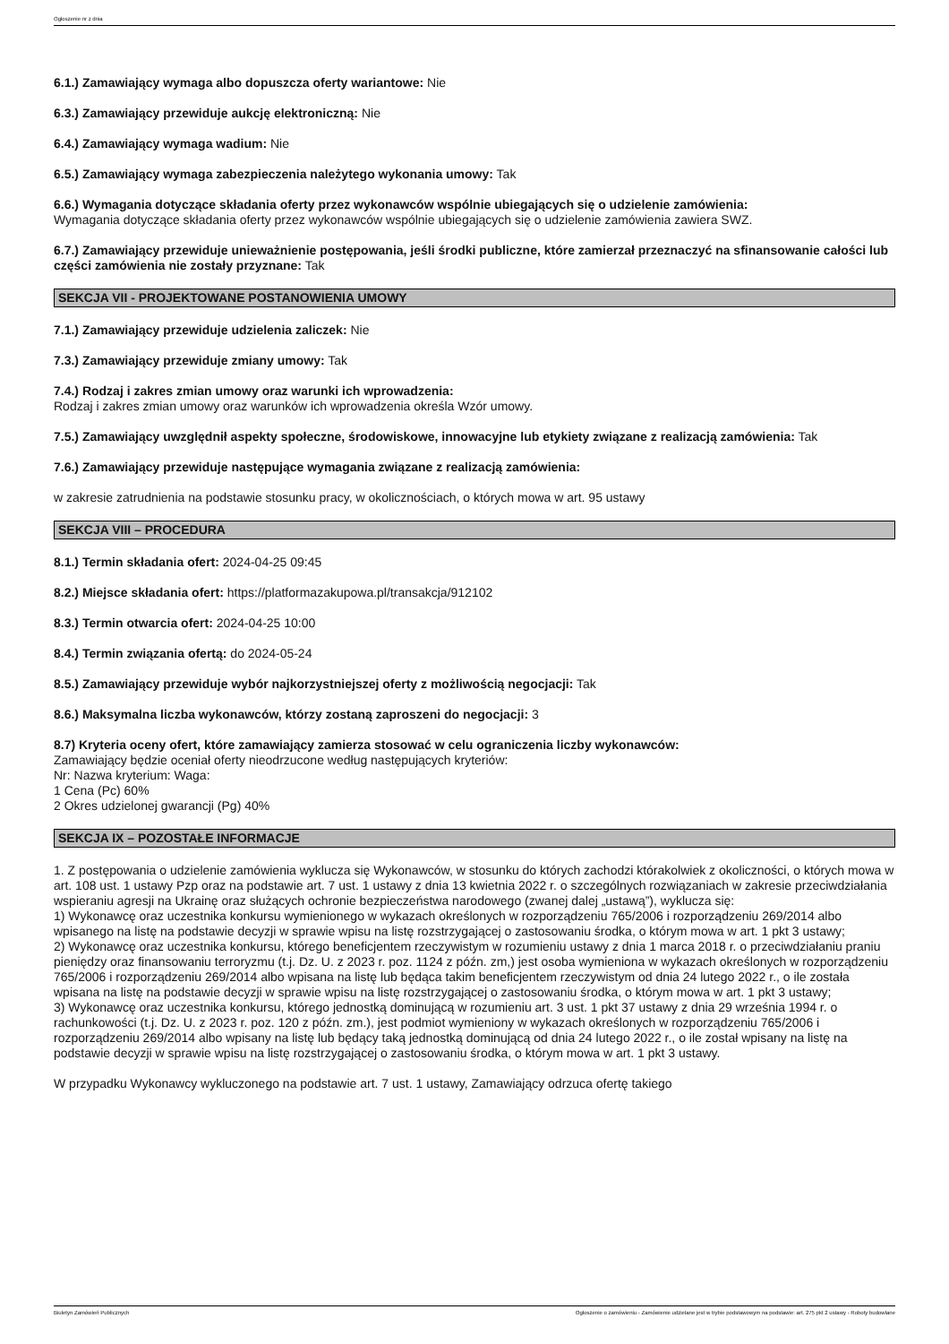Ogłoszenie nr z dnia
6.1.) Zamawiający wymaga albo dopuszcza oferty wariantowe: Nie
6.3.) Zamawiający przewiduje aukcję elektroniczną: Nie
6.4.) Zamawiający wymaga wadium: Nie
6.5.) Zamawiający wymaga zabezpieczenia należytego wykonania umowy: Tak
6.6.) Wymagania dotyczące składania oferty przez wykonawców wspólnie ubiegających się o udzielenie zamówienia:
Wymagania dotyczące składania oferty przez wykonawców wspólnie ubiegających się o udzielenie zamówienia zawiera SWZ.
6.7.) Zamawiający przewiduje unieważnienie postępowania, jeśli środki publiczne, które zamierzał przeznaczyć na sfinansowanie całości lub części zamówienia nie zostały przyznane: Tak
SEKCJA VII - PROJEKTOWANE POSTANOWIENIA UMOWY
7.1.) Zamawiający przewiduje udzielenia zaliczek: Nie
7.3.) Zamawiający przewiduje zmiany umowy: Tak
7.4.) Rodzaj i zakres zmian umowy oraz warunki ich wprowadzenia:
Rodzaj i zakres zmian umowy oraz warunków ich wprowadzenia określa Wzór umowy.
7.5.) Zamawiający uwzględnił aspekty społeczne, środowiskowe, innowacyjne lub etykiety związane z realizacją zamówienia: Tak
7.6.) Zamawiający przewiduje następujące wymagania związane z realizacją zamówienia:
w zakresie zatrudnienia na podstawie stosunku pracy, w okolicznościach, o których mowa w art. 95 ustawy
SEKCJA VIII – PROCEDURA
8.1.) Termin składania ofert: 2024-04-25 09:45
8.2.) Miejsce składania ofert: https://platformazakupowa.pl/transakcja/912102
8.3.) Termin otwarcia ofert: 2024-04-25 10:00
8.4.) Termin związania ofertą: do 2024-05-24
8.5.) Zamawiający przewiduje wybór najkorzystniejszej oferty z możliwością negocjacji: Tak
8.6.) Maksymalna liczba wykonawców, którzy zostaną zaproszeni do negocjacji: 3
8.7) Kryteria oceny ofert, które zamawiający zamierza stosować w celu ograniczenia liczby wykonawców:
Zamawiający będzie oceniał oferty nieodrzucone według następujących kryteriów:
Nr: Nazwa kryterium: Waga:
1 Cena (Pc) 60%
2 Okres udzielonej gwarancji (Pg) 40%
SEKCJA IX – POZOSTAŁE INFORMACJE
1. Z postępowania o udzielenie zamówienia wyklucza się Wykonawców, w stosunku do których zachodzi którakolwiek z okoliczności, o których mowa w art. 108 ust. 1 ustawy Pzp oraz na podstawie art. 7 ust. 1 ustawy z dnia 13 kwietnia 2022 r. o szczególnych rozwiązaniach w zakresie przeciwdziałania wspieraniu agresji na Ukrainę oraz służących ochronie bezpieczeństwa narodowego (zwanej dalej „ustawą”), wyklucza się:
1) Wykonawcę oraz uczestnika konkursu wymienionego w wykazach określonych w rozporządzeniu 765/2006 i rozporządzeniu 269/2014 albo wpisanego na listę na podstawie decyzji w sprawie wpisu na listę rozstrzygającej o zastosowaniu środka, o którym mowa w art. 1 pkt 3 ustawy;
2) Wykonawcę oraz uczestnika konkursu, którego beneficjentem rzeczywistym w rozumieniu ustawy z dnia 1 marca 2018 r. o przeciwdziałaniu praniu pieniędzy oraz finansowaniu terroryzmu (t.j. Dz. U. z 2023 r. poz. 1124 z późn. zm,) jest osoba wymieniona w wykazach określonych w rozporządzeniu 765/2006 i rozporządzeniu 269/2014 albo wpisana na listę lub będąca takim beneficjentem rzeczywistym od dnia 24 lutego 2022 r., o ile została wpisana na listę na podstawie decyzji w sprawie wpisu na listę rozstrzygającej o zastosowaniu środka, o którym mowa w art. 1 pkt 3 ustawy;
3) Wykonawcę oraz uczestnika konkursu, którego jednostką dominującą w rozumieniu art. 3 ust. 1 pkt 37 ustawy z dnia 29 września 1994 r. o rachunkowości (t.j. Dz. U. z 2023 r. poz. 120 z późn. zm.), jest podmiot wymieniony w wykazach określonych w rozporządzeniu 765/2006 i rozporządzeniu 269/2014 albo wpisany na listę lub będący taką jednostką dominującą od dnia 24 lutego 2022 r., o ile został wpisany na listę na podstawie decyzji w sprawie wpisu na listę rozstrzygającej o zastosowaniu środka, o którym mowa w art. 1 pkt 3 ustawy.
W przypadku Wykonawcy wykluczonego na podstawie art. 7 ust. 1 ustawy, Zamawiający odrzuca ofertę takiego
Biuletyn Zamówień Publicznych Ogłoszenie o zamówieniu - Zamówienie udzielane jest w trybie podstawowym na podstawie: art. 275 pkt 2 ustawy - Roboty budowlane